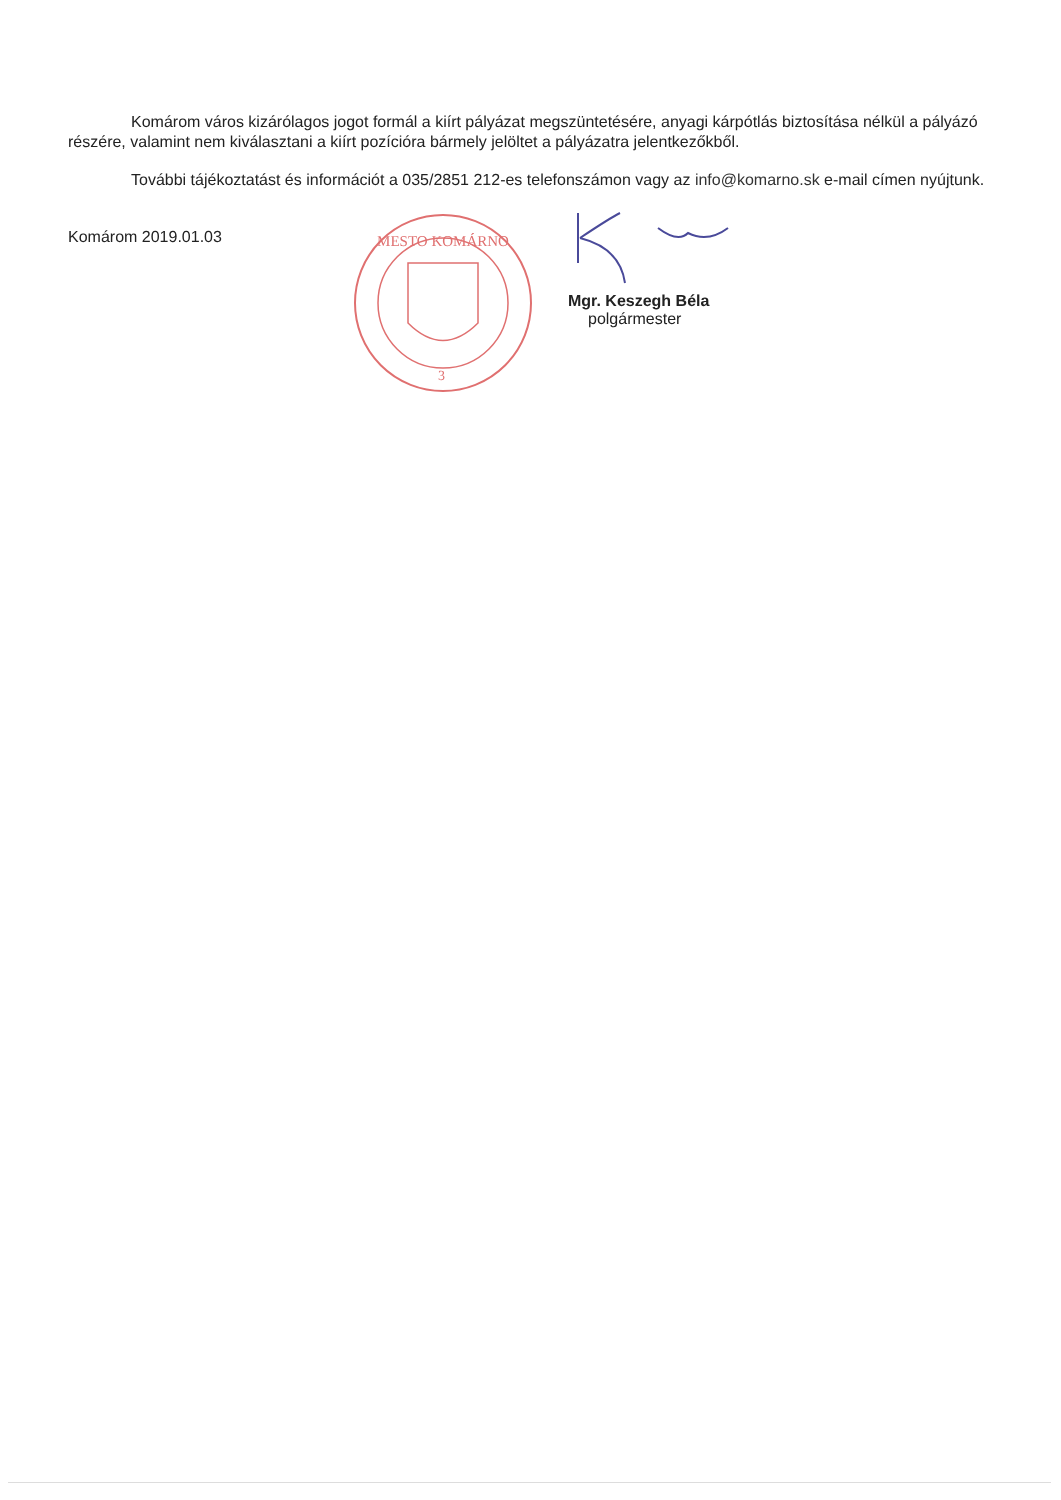Komárom város kizárólagos jogot formál a kiírt pályázat megszüntetésére, anyagi kárpótlás biztosítása nélkül a pályázó részére, valamint nem kiválasztani a kiírt pozícióra bármely jelöltet a pályázatra jelentkezőkből.
További tájékoztatást és információt a 035/2851 212-es telefonszámon vagy az info@komarno.sk e-mail címen nyújtunk.
Komárom 2019.01.03
MESTO KOMÁRNO
3
Mgr. Keszegh Béla
polgármester